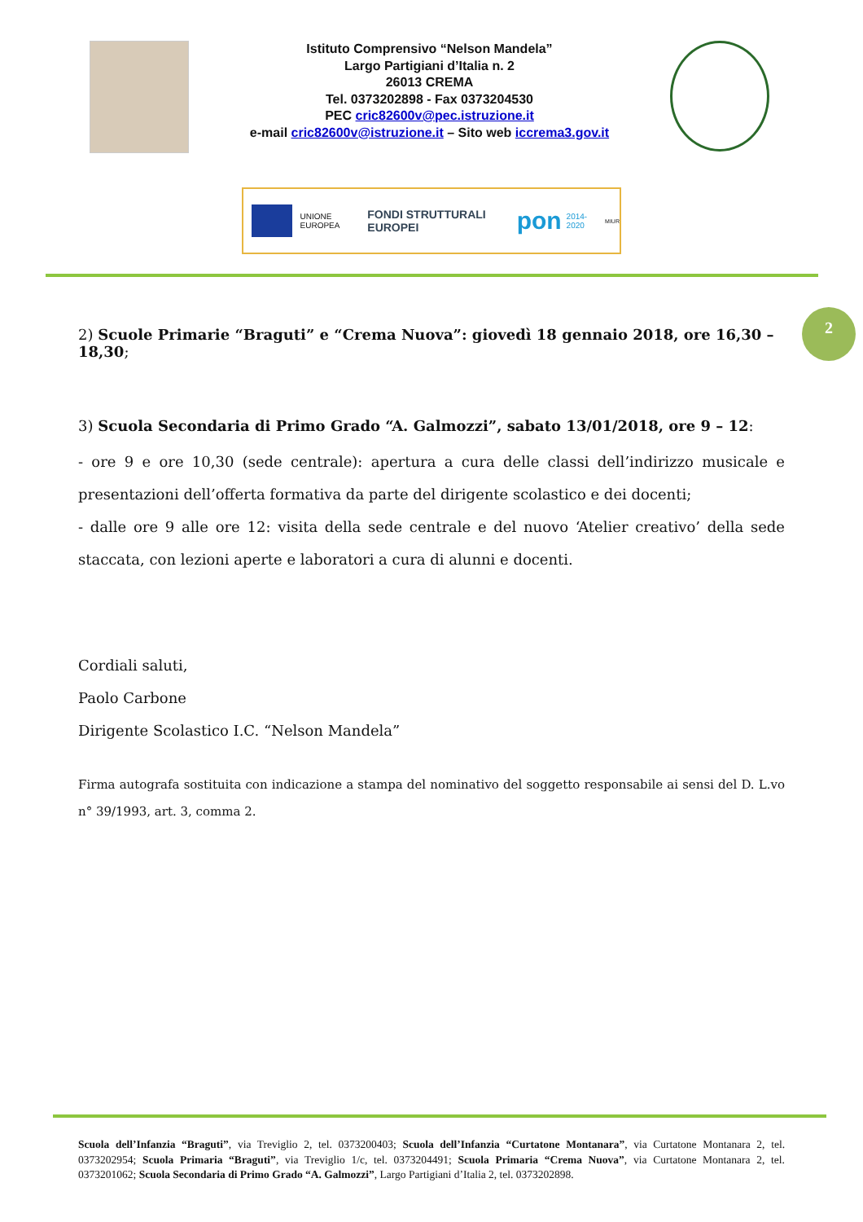Istituto Comprensivo “Nelson Mandela”
Largo Partigiani d’Italia n. 2
26013 CREMA
Tel. 0373202898 - Fax 0373204530
PEC cric82600v@pec.istruzione.it
e-mail cric82600v@istruzione.it – Sito web iccrema3.gov.it
UNIONE EUROPEA FONDI STRUTTURALI EUROPEI pon 2014-2020 MIUR
2
2) Scuole Primarie “Braguti” e “Crema Nuova”: giovedì 18 gennaio 2018, ore 16,30 – 18,30;
3) Scuola Secondaria di Primo Grado “A. Galmozzi”, sabato 13/01/2018, ore 9 – 12:
- ore 9 e ore 10,30 (sede centrale): apertura a cura delle classi dell’indirizzo musicale e presentazioni dell’offerta formativa da parte del dirigente scolastico e dei docenti;
- dalle ore 9 alle ore 12: visita della sede centrale e del nuovo ‘Atelier creativo’ della sede staccata, con lezioni aperte e laboratori a cura di alunni e docenti.
Cordiali saluti,
Paolo Carbone
Dirigente Scolastico I.C. “Nelson Mandela”
Firma autografa sostituita con indicazione a stampa del nominativo del soggetto responsabile ai sensi del D. L.vo n° 39/1993, art. 3, comma 2.
Scuola dell’Infanzia “Braguti”, via Treviglio 2, tel. 0373200403; Scuola dell’Infanzia “Curtatone Montanara”, via Curtatone Montanara 2, tel. 0373202954; Scuola Primaria “Braguti”, via Treviglio 1/c, tel. 0373204491; Scuola Primaria “Crema Nuova”, via Curtatone Montanara 2, tel. 0373201062; Scuola Secondaria di Primo Grado “A. Galmozzi”, Largo Partigiani d’Italia 2, tel. 0373202898.